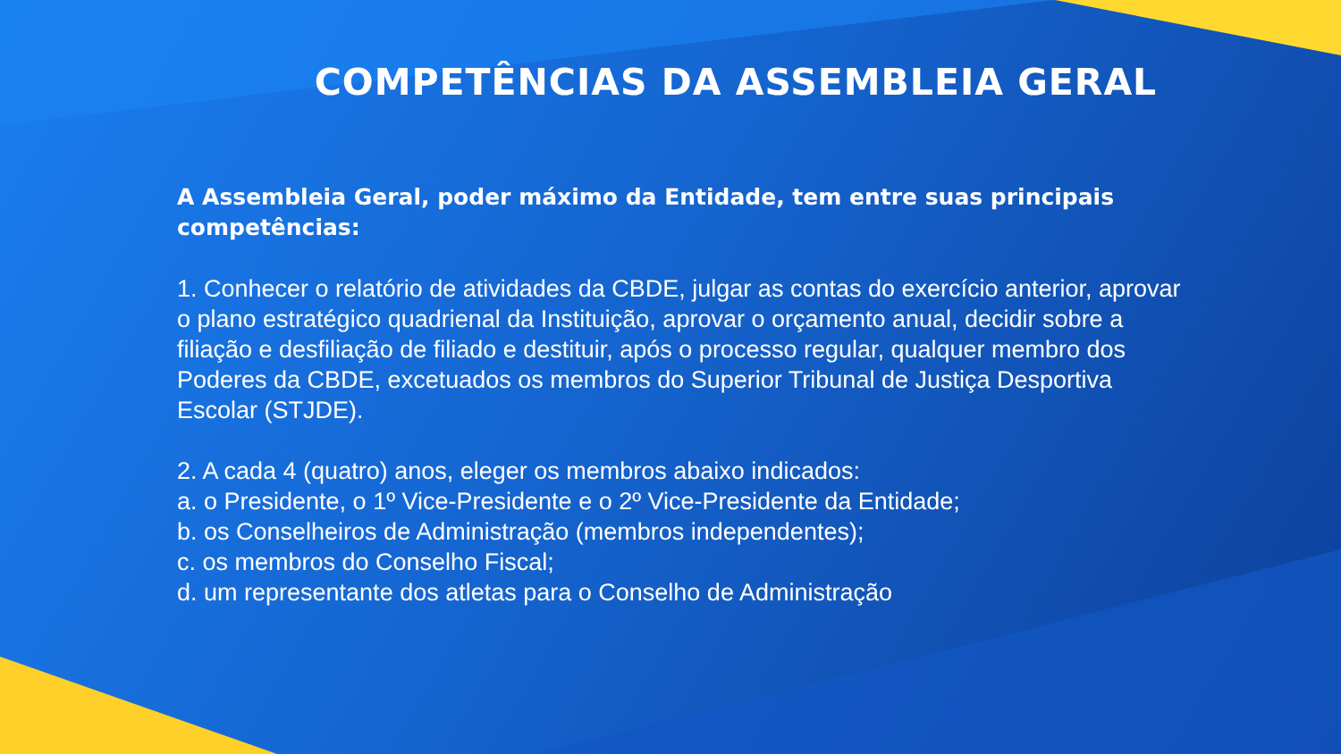COMPETÊNCIAS DA ASSEMBLEIA GERAL
A Assembleia Geral, poder máximo da Entidade, tem entre suas principais competências:
1. Conhecer o relatório de atividades da CBDE, julgar as contas do exercício anterior, aprovar o plano estratégico quadrienal da Instituição, aprovar o orçamento anual, decidir sobre a filiação e desfiliação de filiado e destituir, após o processo regular, qualquer membro dos Poderes da CBDE, excetuados os membros do Superior Tribunal de Justiça Desportiva Escolar (STJDE).
2. A cada 4 (quatro) anos, eleger os membros abaixo indicados:
a. o Presidente, o 1º Vice-Presidente e o 2º Vice-Presidente da Entidade;
b. os Conselheiros de Administração (membros independentes);
c. os membros do Conselho Fiscal;
d. um representante dos atletas para o Conselho de Administração